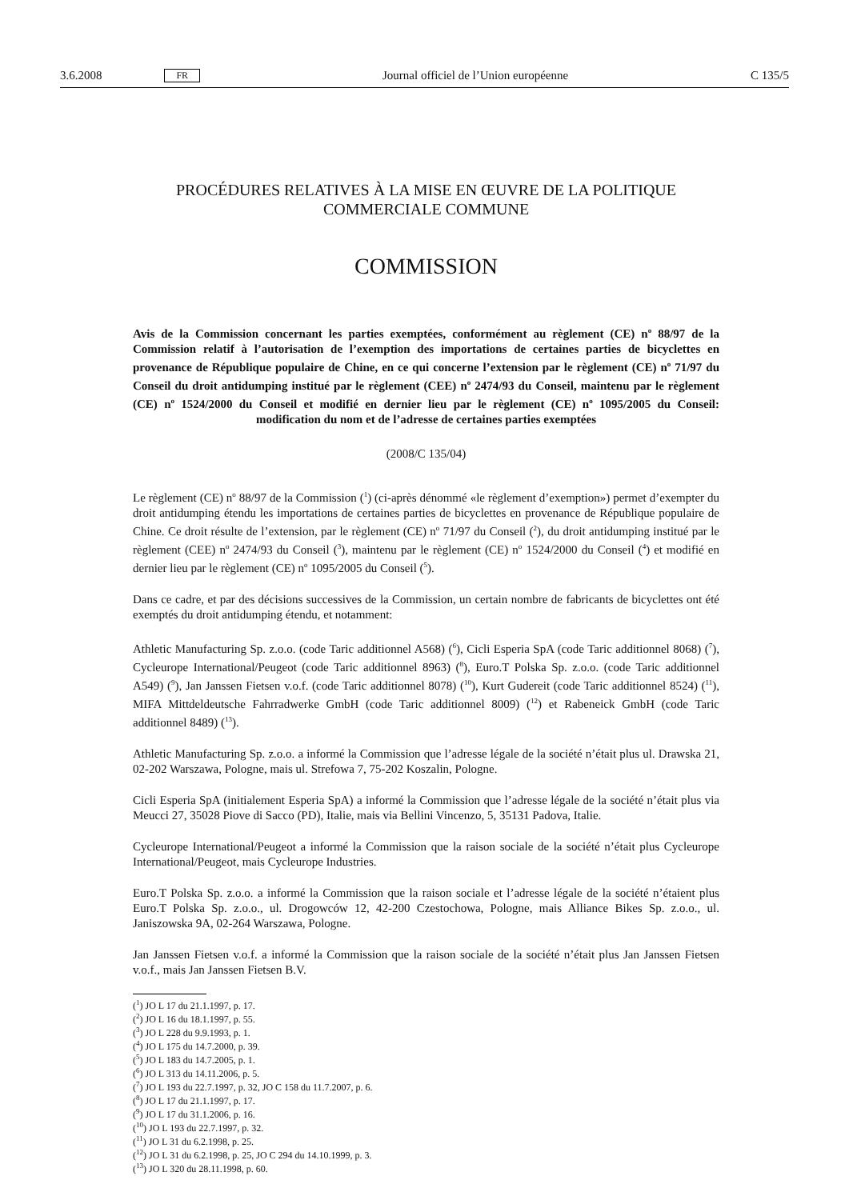3.6.2008 FR Journal officiel de l’Union européenne C 135/5
PROCÉDURES RELATIVES À LA MISE EN ŒUVRE DE LA POLITIQUE COMMERCIALE COMMUNE
COMMISSION
Avis de la Commission concernant les parties exemptées, conformément au règlement (CE) n<sup>o</sup> 88/97 de la Commission relatif à l’autorisation de l’exemption des importations de certaines parties de bicyclettes en provenance de République populaire de Chine, en ce qui concerne l’extension par le règlement (CE) n<sup>o</sup> 71/97 du Conseil du droit antidumping institué par le règlement (CEE) n<sup>o</sup> 2474/93 du Conseil, maintenu par le règlement (CE) n<sup>o</sup> 1524/2000 du Conseil et modifié en dernier lieu par le règlement (CE) n<sup>o</sup> 1095/2005 du Conseil: modification du nom et de l’adresse de certaines parties exemptées
(2008/C 135/04)
Le règlement (CE) n<sup>o</sup> 88/97 de la Commission (<sup>1</sup>) (ci-après dénommé «le règlement d’exemption») permet d’exempter du droit antidumping étendu les importations de certaines parties de bicyclettes en provenance de République populaire de Chine. Ce droit résulte de l’extension, par le règlement (CE) n<sup>o</sup> 71/97 du Conseil (<sup>2</sup>), du droit antidumping institué par le règlement (CEE) n<sup>o</sup> 2474/93 du Conseil (<sup>3</sup>), maintenu par le règlement (CE) n<sup>o</sup> 1524/2000 du Conseil (<sup>4</sup>) et modifié en dernier lieu par le règlement (CE) n<sup>o</sup> 1095/2005 du Conseil (<sup>5</sup>).
Dans ce cadre, et par des décisions successives de la Commission, un certain nombre de fabricants de bicyclettes ont été exemptés du droit antidumping étendu, et notamment:
Athletic Manufacturing Sp. z.o.o. (code Taric additionnel A568) (<sup>6</sup>), Cicli Esperia SpA (code Taric additionnel 8068) (<sup>7</sup>), Cycleurope International/Peugeot (code Taric additionnel 8963) (<sup>8</sup>), Euro.T Polska Sp. z.o.o. (code Taric additionnel A549) (<sup>9</sup>), Jan Janssen Fietsen v.o.f. (code Taric additionnel 8078) (<sup>10</sup>), Kurt Gudereit (code Taric additionnel 8524) (<sup>11</sup>), MIFA Mittdeldeutsche Fahrradwerke GmbH (code Taric additionnel 8009) (<sup>12</sup>) et Rabeneick GmbH (code Taric additionnel 8489) (<sup>13</sup>).
Athletic Manufacturing Sp. z.o.o. a informé la Commission que l’adresse légale de la société n’était plus ul. Drawska 21, 02-202 Warszawa, Pologne, mais ul. Strefowa 7, 75-202 Koszalin, Pologne.
Cicli Esperia SpA (initialement Esperia SpA) a informé la Commission que l’adresse légale de la société n’était plus via Meucci 27, 35028 Piove di Sacco (PD), Italie, mais via Bellini Vincenzo, 5, 35131 Padova, Italie.
Cycleurope International/Peugeot a informé la Commission que la raison sociale de la société n’était plus Cycleurope International/Peugeot, mais Cycleurope Industries.
Euro.T Polska Sp. z.o.o. a informé la Commission que la raison sociale et l’adresse légale de la société n’étaient plus Euro.T Polska Sp. z.o.o., ul. Drogowców 12, 42-200 Czestochowa, Pologne, mais Alliance Bikes Sp. z.o.o., ul. Janiszowska 9A, 02-264 Warszawa, Pologne.
Jan Janssen Fietsen v.o.f. a informé la Commission que la raison sociale de la société n’était plus Jan Janssen Fietsen v.o.f., mais Jan Janssen Fietsen B.V.
(<sup>1</sup>) JO L 17 du 21.1.1997, p. 17.
(<sup>2</sup>) JO L 16 du 18.1.1997, p. 55.
(<sup>3</sup>) JO L 228 du 9.9.1993, p. 1.
(<sup>4</sup>) JO L 175 du 14.7.2000, p. 39.
(<sup>5</sup>) JO L 183 du 14.7.2005, p. 1.
(<sup>6</sup>) JO L 313 du 14.11.2006, p. 5.
(<sup>7</sup>) JO L 193 du 22.7.1997, p. 32, JO C 158 du 11.7.2007, p. 6.
(<sup>8</sup>) JO L 17 du 21.1.1997, p. 17.
(<sup>9</sup>) JO L 17 du 31.1.2006, p. 16.
(<sup>10</sup>) JO L 193 du 22.7.1997, p. 32.
(<sup>11</sup>) JO L 31 du 6.2.1998, p. 25.
(<sup>12</sup>) JO L 31 du 6.2.1998, p. 25, JO C 294 du 14.10.1999, p. 3.
(<sup>13</sup>) JO L 320 du 28.11.1998, p. 60.